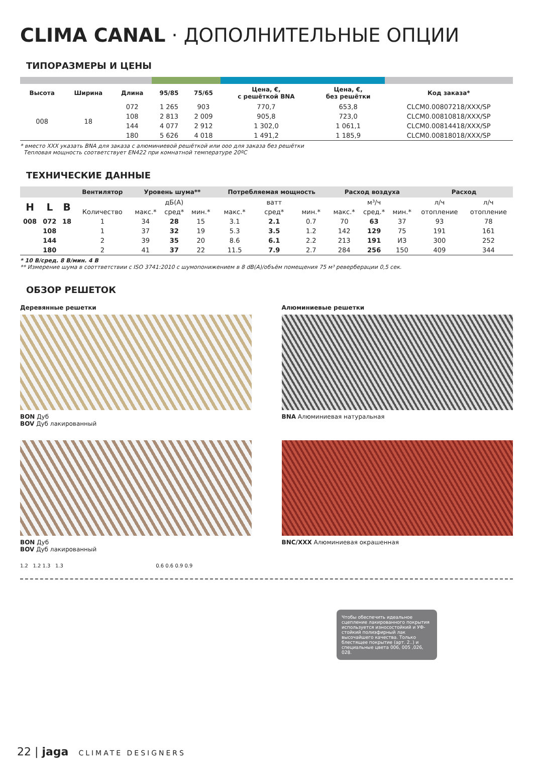CLIMA CANAL · ДОПОЛНИТЕЛЬНЫЕ ОПЦИИ
ТИПОРАЗМЕРЫ И ЦЕНЫ
| Высота | Ширина | Длина | 95/85 | 75/65 | Цена, €, с решёткой BNA | Цена, €, без решётки | Код заказа* |
| --- | --- | --- | --- | --- | --- | --- | --- |
| 008 | 18 | 072 | 1 265 | 903 | 770,7 | 653,8 | CLCM0.00807218/XXX/SP |
| | | 108 | 2 813 | 2 009 | 905,8 | 723,0 | CLCM0.00810818/XXX/SP |
| | | 144 | 4 077 | 2 912 | 1 302,0 | 1 061,1 | CLCM0.00814418/XXX/SP |
| | | 180 | 5 626 | 4 018 | 1 491,2 | 1 185,9 | CLCM0.00818018/XXX/SP |
* вместо XXX указать BNA для заказа с алюминиевой решёткой или ooo для заказа без решётки
Тепловая мощность соответствует EN422 при комнатной температуре 20ºC
ТЕХНИЧЕСКИЕ ДАННЫЕ
| | | | Вентилятор | Уровень шума** | | | Потребляемая мощность | | | Расход воздуха | | | Расход | |
| --- | --- | --- | --- | --- | --- | --- | --- | --- | --- | --- | --- | --- | --- | --- |
| H | L | B | | | дБ(A) | | | ватт | | | м³/ч | | л/ч | л/ч |
| | | | Количество | макс.* | сред* | мин.* | макс.* | сред* | мин.* | макс.* | сред.* | мин.* | отопление | отопление |
| 008 | 072 | 18 | 1 | 34 | 28 | 15 | 3.1 | 2.1 | 0.7 | 70 | 63 | 37 | 93 | 78 |
| | 108 | | 1 | 37 | 32 | 19 | 5.3 | 3.5 | 1.2 | 142 | 129 | 75 | 191 | 161 |
| | 144 | | 2 | 39 | 35 | 20 | 8.6 | 6.1 | 2.2 | 213 | 191 | ИЗ | 300 | 252 |
| | 180 | | 2 | 41 | 37 | 22 | 11.5 | 7.9 | 2.7 | 284 | 256 | 150 | 409 | 344 |
* 10 В/сред. 8 В/мин. 4 В
** Измерение шума в сооттветствии с ISO 3741:2010 с шумопонижением в 8 dB(A)/объём помещения 75 м³ реверберации 0,5 сек.
ОБЗОР РЕШЕТОК
Деревянные решетки
BON Дуб
BOV Дуб лакированный
Алюминиевые решетки
BNA Алюминиевая натуральная
BON Дуб
BOV Дуб лакированный
BNC/XXX Алюминиевая окрашенная
1.2 1.2 1.3 1.3 0.6 0.6 0.9 0.9
Чтобы обеспечить идеальное сцепление лакированного покрытия используется износостойкий и УФ-стойкий полиэфирный лак высочайшего качества. Только блестящее покрытие (арт. 2..) и специальные цвета 006, 005 ,026, 028.
22 | jaga CLIMATE DESIGNERS